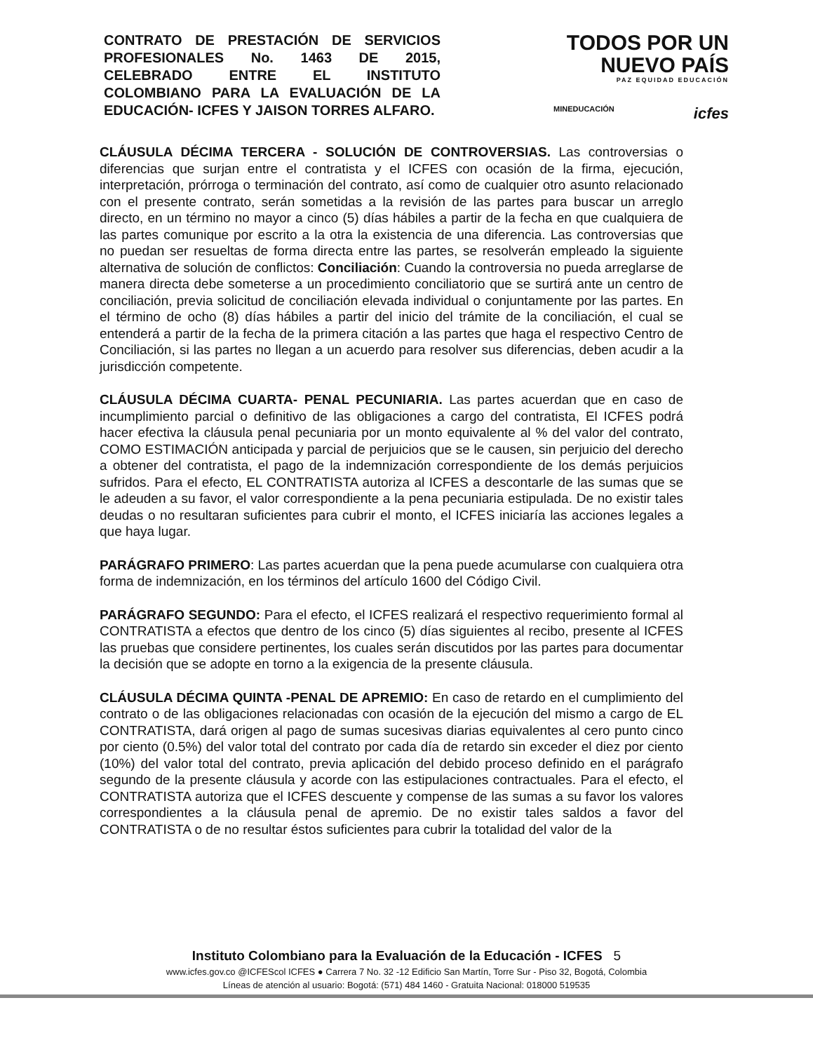CONTRATO DE PRESTACIÓN DE SERVICIOS PROFESIONALES No. 1463 DE 2015, CELEBRADO ENTRE EL INSTITUTO COLOMBIANO PARA LA EVALUACIÓN DE LA EDUCACIÓN- ICFES Y JAISON TORRES ALFARO.
TODOS POR UN
NUEVO PAÍS
PAZ EQUIDAD EDUCACIÓN
MINEDUCACIÓN icfes
CLÁUSULA DÉCIMA TERCERA - SOLUCIÓN DE CONTROVERSIAS. Las controversias o diferencias que surjan entre el contratista y el ICFES con ocasión de la firma, ejecución, interpretación, prórroga o terminación del contrato, así como de cualquier otro asunto relacionado con el presente contrato, serán sometidas a la revisión de las partes para buscar un arreglo directo, en un término no mayor a cinco (5) días hábiles a partir de la fecha en que cualquiera de las partes comunique por escrito a la otra la existencia de una diferencia. Las controversias que no puedan ser resueltas de forma directa entre las partes, se resolverán empleado la siguiente alternativa de solución de conflictos: Conciliación: Cuando la controversia no pueda arreglarse de manera directa debe someterse a un procedimiento conciliatorio que se surtirá ante un centro de conciliación, previa solicitud de conciliación elevada individual o conjuntamente por las partes. En el término de ocho (8) días hábiles a partir del inicio del trámite de la conciliación, el cual se entenderá a partir de la fecha de la primera citación a las partes que haga el respectivo Centro de Conciliación, si las partes no llegan a un acuerdo para resolver sus diferencias, deben acudir a la jurisdicción competente.
CLÁUSULA DÉCIMA CUARTA- PENAL PECUNIARIA. Las partes acuerdan que en caso de incumplimiento parcial o definitivo de las obligaciones a cargo del contratista, El ICFES podrá hacer efectiva la cláusula penal pecuniaria por un monto equivalente al % del valor del contrato, COMO ESTIMACIÓN anticipada y parcial de perjuicios que se le causen, sin perjuicio del derecho a obtener del contratista, el pago de la indemnización correspondiente de los demás perjuicios sufridos. Para el efecto, EL CONTRATISTA autoriza al ICFES a descontarle de las sumas que se le adeuden a su favor, el valor correspondiente a la pena pecuniaria estipulada. De no existir tales deudas o no resultaran suficientes para cubrir el monto, el ICFES iniciaría las acciones legales a que haya lugar.
PARÁGRAFO PRIMERO: Las partes acuerdan que la pena puede acumularse con cualquiera otra forma de indemnización, en los términos del artículo 1600 del Código Civil.
PARÁGRAFO SEGUNDO: Para el efecto, el ICFES realizará el respectivo requerimiento formal al CONTRATISTA a efectos que dentro de los cinco (5) días siguientes al recibo, presente al ICFES las pruebas que considere pertinentes, los cuales serán discutidos por las partes para documentar la decisión que se adopte en torno a la exigencia de la presente cláusula.
CLÁUSULA DÉCIMA QUINTA -PENAL DE APREMIO: En caso de retardo en el cumplimiento del contrato o de las obligaciones relacionadas con ocasión de la ejecución del mismo a cargo de EL CONTRATISTA, dará origen al pago de sumas sucesivas diarias equivalentes al cero punto cinco por ciento (0.5%) del valor total del contrato por cada día de retardo sin exceder el diez por ciento (10%) del valor total del contrato, previa aplicación del debido proceso definido en el parágrafo segundo de la presente cláusula y acorde con las estipulaciones contractuales. Para el efecto, el CONTRATISTA autoriza que el ICFES descuente y compense de las sumas a su favor los valores correspondientes a la cláusula penal de apremio. De no existir tales saldos a favor del CONTRATISTA o de no resultar éstos suficientes para cubrir la totalidad del valor de la
Instituto Colombiano para la Evaluación de la Educación - ICFES 5
www.icfes.gov.co @ICFEScol ICFES ● Carrera 7 No. 32 -12 Edificio San Martín, Torre Sur - Piso 32, Bogotá, Colombia
Líneas de atención al usuario: Bogotá: (571) 484 1460 - Gratuita Nacional: 018000 519535